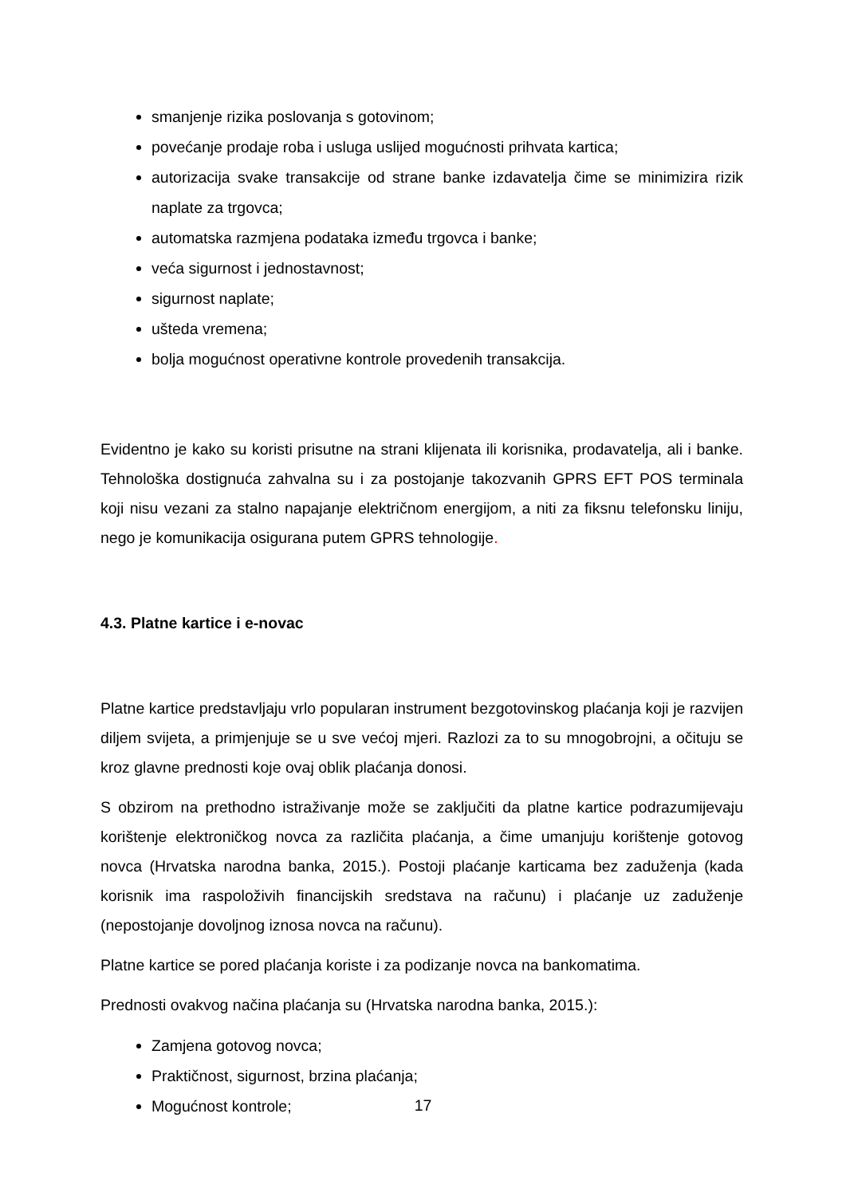smanjenje rizika poslovanja s gotovinom;
povećanje prodaje roba i usluga uslijed mogućnosti prihvata kartica;
autorizacija svake transakcije od strane banke izdavatelja čime se minimizira rizik naplate za trgovca;
automatska razmjena podataka između trgovca i banke;
veća sigurnost i jednostavnost;
sigurnost naplate;
ušteda vremena;
bolja mogućnost operativne kontrole provedenih transakcija.
Evidentno je kako su koristi prisutne na strani klijenata ili korisnika, prodavatelja, ali i banke. Tehnološka dostignuća zahvalna su i za postojanje takozvanih GPRS EFT POS terminala koji nisu vezani za stalno napajanje električnom energijom, a niti za fiksnu telefonsku liniju, nego je komunikacija osigurana putem GPRS tehnologije.
4.3. Platne kartice i e-novac
Platne kartice predstavljaju vrlo popularan instrument bezgotovinskog plaćanja koji je razvijen diljem svijeta, a primjenjuje se u sve većoj mjeri. Razlozi za to su mnogobrojni, a očituju se kroz glavne prednosti koje ovaj oblik plaćanja donosi.
S obzirom na prethodno istraživanje može se zaključiti da platne kartice podrazumijevaju korištenje elektroničkog novca za različita plaćanja, a čime umanjuju korištenje gotovog novca (Hrvatska narodna banka, 2015.). Postoji plaćanje karticama bez zaduženja (kada korisnik ima raspoloživih financijskih sredstava na računu) i plaćanje uz zaduženje (nepostojanje dovoljnog iznosa novca na računu).
Platne kartice se pored plaćanja koriste i za podizanje novca na bankomatima.
Prednosti ovakvog načina plaćanja su (Hrvatska narodna banka, 2015.):
Zamjena gotovog novca;
Praktičnost, sigurnost, brzina plaćanja;
Mogućnost kontrole;
17